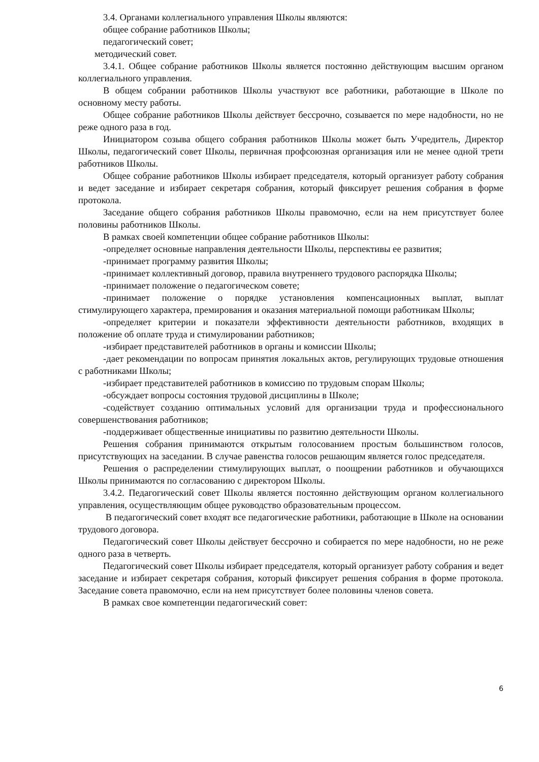3.4. Органами коллегиального управления Школы являются:
общее собрание работников Школы;
педагогический совет;
методический совет.
3.4.1. Общее собрание работников Школы является постоянно действующим высшим органом коллегиального управления.
В общем собрании работников Школы участвуют все работники, работающие в Школе по основному месту работы.
Общее собрание работников Школы действует бессрочно, созывается по мере надобности, но не реже одного раза в год.
Инициатором созыва общего собрания работников Школы может быть Учредитель, Директор Школы, педагогический совет Школы, первичная профсоюзная организация или не менее одной трети работников Школы.
Общее собрание работников Школы избирает председателя, который организует работу собрания и ведет заседание и избирает секретаря собрания, который фиксирует решения собрания в форме протокола.
Заседание общего собрания работников Школы правомочно, если на нем присутствует более половины работников Школы.
В рамках своей компетенции общее собрание работников Школы:
-определяет основные направления деятельности Школы, перспективы ее развития;
-принимает программу развития Школы;
-принимает коллективный договор, правила внутреннего трудового распорядка Школы;
-принимает положение о педагогическом совете;
-принимает положение о порядке установления компенсационных выплат, выплат стимулирующего характера, премирования и оказания материальной помощи работникам Школы;
-определяет критерии и показатели эффективности деятельности работников, входящих в положение об оплате труда и стимулировании работников;
-избирает представителей работников в органы и комиссии Школы;
-дает рекомендации по вопросам принятия локальных актов, регулирующих трудовые отношения с работниками Школы;
-избирает представителей работников в комиссию по трудовым спорам Школы;
-обсуждает вопросы состояния трудовой дисциплины в Школе;
-содействует созданию оптимальных условий для организации труда и профессионального совершенствования работников;
-поддерживает общественные инициативы по развитию деятельности Школы.
Решения собрания принимаются открытым голосованием простым большинством голосов, присутствующих на заседании. В случае равенства голосов решающим является голос председателя.
Решения о распределении стимулирующих выплат, о поощрении работников и обучающихся Школы принимаются по согласованию с директором Школы.
3.4.2. Педагогический совет Школы является постоянно действующим органом коллегиального управления, осуществляющим общее руководство образовательным процессом.
В педагогический совет входят все педагогические работники, работающие в Школе на основании трудового договора.
Педагогический совет Школы действует бессрочно и собирается по мере надобности, но не реже одного раза в четверть.
Педагогический совет Школы избирает председателя, который организует работу собрания и ведет заседание и избирает секретаря собрания, который фиксирует решения собрания в форме протокола. Заседание совета правомочно, если на нем присутствует более половины членов совета.
В рамках свое компетенции педагогический совет:
6